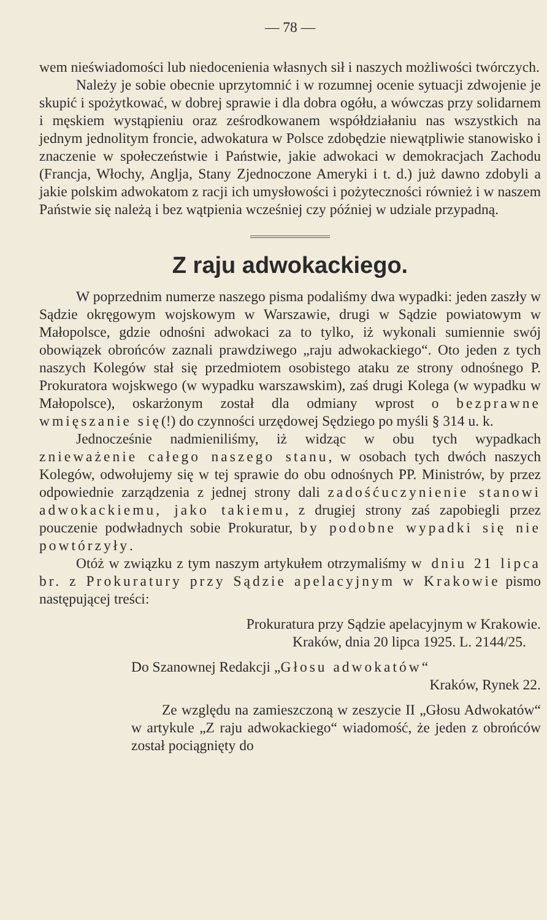— 78 —
wem nieświadomości lub niedocenienia własnych sił i naszych możliwości twórczych.
Należy je sobie obecnie uprzytomnić i w rozumnej ocenie sytuacji zdwojenie je skupić i spożytkować, w dobrej sprawie i dla dobra ogółu, a wówczas przy solidarnem i męskiem wystąpieniu oraz ześrodkowanem współdziałaniu nas wszystkich na jednym jednolitym froncie, adwokatura w Polsce zdobędzie niewątpliwie stanowisko i znaczenie w społeczeństwie i Państwie, jakie adwokaci w demokracjach Zachodu (Francja, Włochy, Anglja, Stany Zjednoczone Ameryki i t. d.) już dawno zdobyli a jakie polskim adwokatom z racji ich umysłowości i pożyteczności również i w naszem Państwie się należą i bez wątpienia wcześniej czy później w udziale przypadną.
Z raju adwokackiego.
W poprzednim numerze naszego pisma podaliśmy dwa wypadki: jeden zaszły w Sądzie okręgowym wojskowym w Warszawie, drugi w Sądzie powiatowym w Małopolsce, gdzie odnośni adwokaci za to tylko, iż wykonali sumiennie swój obowiązek obrońców zaznali prawdziwego „raju adwokackiego“. Oto jeden z tych naszych Kolegów stał się przedmiotem osobistego ataku ze strony odnośnego P. Prokuratora wojskwego (w wypadku warszawskim), zaś drugi Kolega (w wypadku w Małopolsce), oskarżonym został dla odmiany wprost o bezprawne wmięszanie się(!) do czynności urzędowej Sędziego po myśli § 314 u. k.
Jednocześnie nadmieniliśmy, iż widząc w obu tych wypadkach znieważenie całego naszego stanu, w osobach tych dwóch naszych Kolegów, odwołujemy się w tej sprawie do obu odnośnych PP. Ministrów, by przez odpowiednie zarządzenia z jednej strony dali zadośćuczynienie stanowi adwokackiemu, jako takiemu, z drugiej strony zaś zapobiegli przez pouczenie podwładnych sobie Prokuratur, by podobne wypadki się nie powtórzyły.
Otóż w związku z tym naszym artykułem otrzymaliśmy w dniu 21 lipca br. z Prokuratury przy Sądzie apelacyjnym w Krakowie pismo następującej treści:
Prokuratura przy Sądzie apelacyjnym w Krakowie.
Kraków, dnia 20 lipca 1925. L. 2144/25.
Do Szanownej Redakcji „Głosu adwokatów“
Kraków, Rynek 22.
Ze względu na zamieszczoną w zeszycie II „Głosu Adwokatów“ w artykule „Z raju adwokackiego“ wiadomość, że jeden z obrońców został pociągnięty do